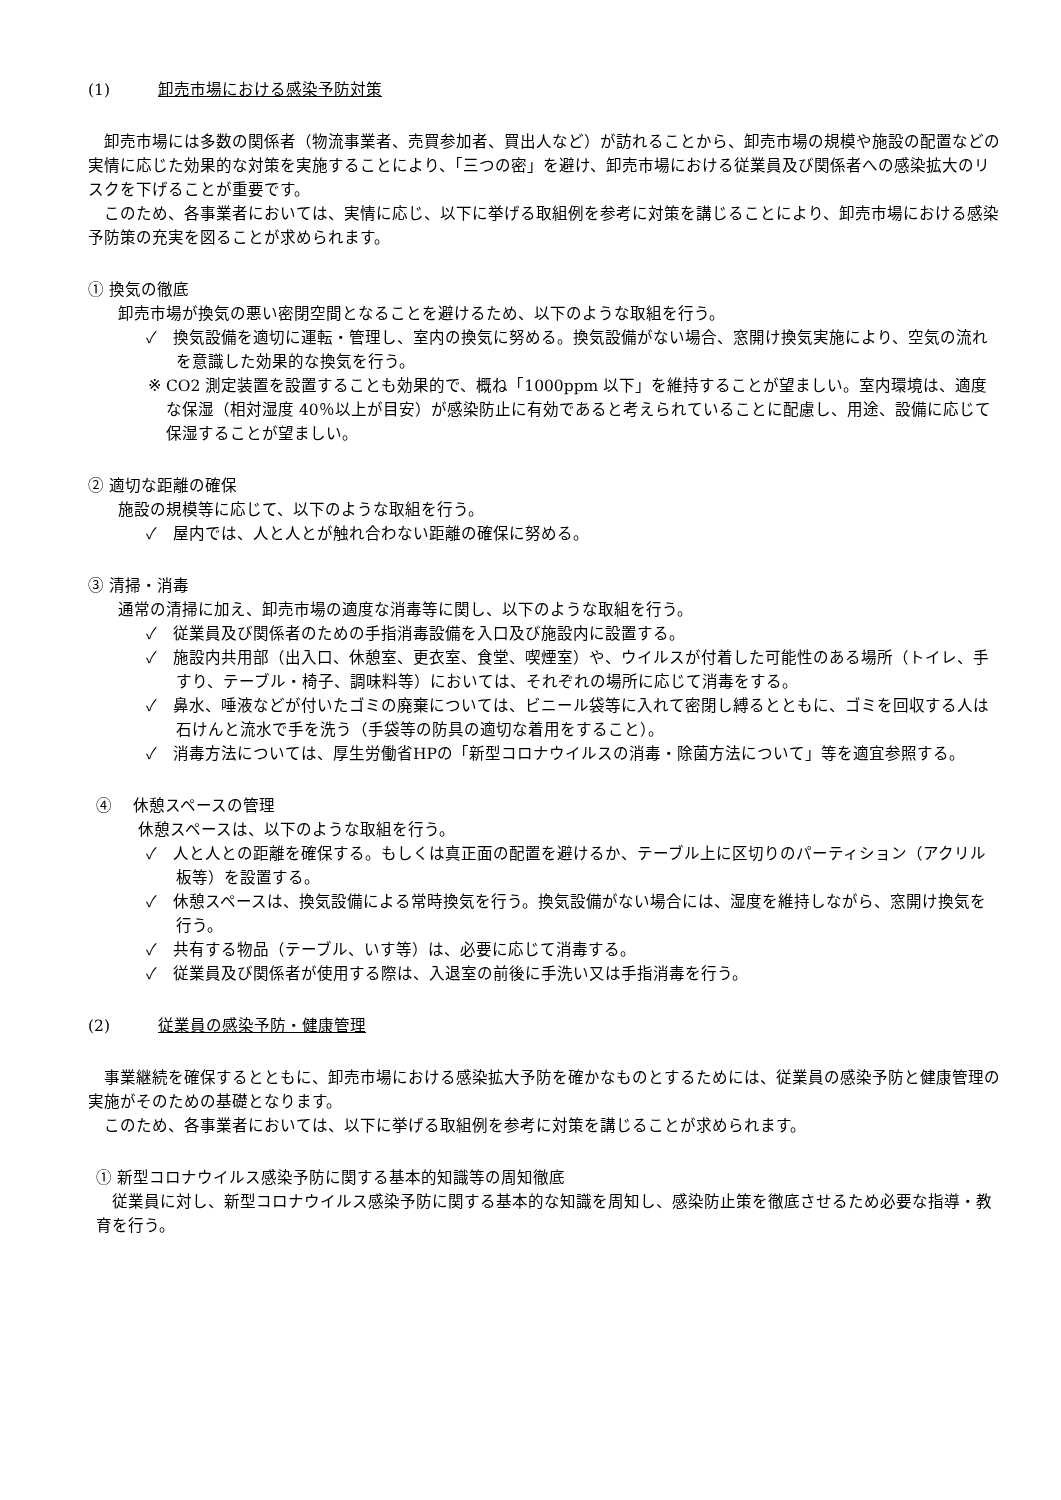(1) 卸売市場における感染予防対策
卸売市場には多数の関係者（物流事業者、売買参加者、買出人など）が訪れることから、卸売市場の規模や施設の配置などの実情に応じた効果的な対策を実施することにより、「三つの密」を避け、卸売市場における従業員及び関係者への感染拡大のリスクを下げることが重要です。
このため、各事業者においては、実情に応じ、以下に挙げる取組例を参考に対策を講じることにより、卸売市場における感染予防策の充実を図ることが求められます。
① 換気の徹底
卸売市場が換気の悪い密閉空間となることを避けるため、以下のような取組を行う。
✓　換気設備を適切に運転・管理し、室内の換気に努める。換気設備がない場合、窓開け換気実施により、空気の流れを意識した効果的な換気を行う。
※ CO2 測定装置を設置することも効果的で、概ね「1000ppm 以下」を維持することが望ましい。室内環境は、適度な保湿（相対湿度 40％以上が目安）が感染防止に有効であると考えられていることに配慮し、用途、設備に応じて保湿することが望ましい。
② 適切な距離の確保
施設の規模等に応じて、以下のような取組を行う。
✓　屋内では、人と人とが触れ合わない距離の確保に努める。
③ 清掃・消毒
通常の清掃に加え、卸売市場の適度な消毒等に関し、以下のような取組を行う。
✓　従業員及び関係者のための手指消毒設備を入口及び施設内に設置する。
✓　施設内共用部（出入口、休憩室、更衣室、食堂、喫煙室）や、ウイルスが付着した可能性のある場所（トイレ、手すり、テーブル・椅子、調味料等）においては、それぞれの場所に応じて消毒をする。
✓　鼻水、唾液などが付いたゴミの廃棄については、ビニール袋等に入れて密閉し縛るとともに、ゴミを回収する人は石けんと流水で手を洗う（手袋等の防具の適切な着用をすること）。
✓　消毒方法については、厚生労働省HPの「新型コロナウイルスの消毒・除菌方法について」等を適宜参照する。
④　 休憩スペースの管理
休憩スペースは、以下のような取組を行う。
✓　人と人との距離を確保する。もしくは真正面の配置を避けるか、テーブル上に区切りのパーティション（アクリル板等）を設置する。
✓　休憩スペースは、換気設備による常時換気を行う。換気設備がない場合には、湿度を維持しながら、窓開け換気を行う。
✓　共有する物品（テーブル、いす等）は、必要に応じて消毒する。
✓　従業員及び関係者が使用する際は、入退室の前後に手洗い又は手指消毒を行う。
(2) 従業員の感染予防・健康管理
事業継続を確保するとともに、卸売市場における感染拡大予防を確かなものとするためには、従業員の感染予防と健康管理の実施がそのための基礎となります。
このため、各事業者においては、以下に挙げる取組例を参考に対策を講じることが求められます。
① 新型コロナウイルス感染予防に関する基本的知識等の周知徹底
従業員に対し、新型コロナウイルス感染予防に関する基本的な知識を周知し、感染防止策を徹底させるため必要な指導・教育を行う。